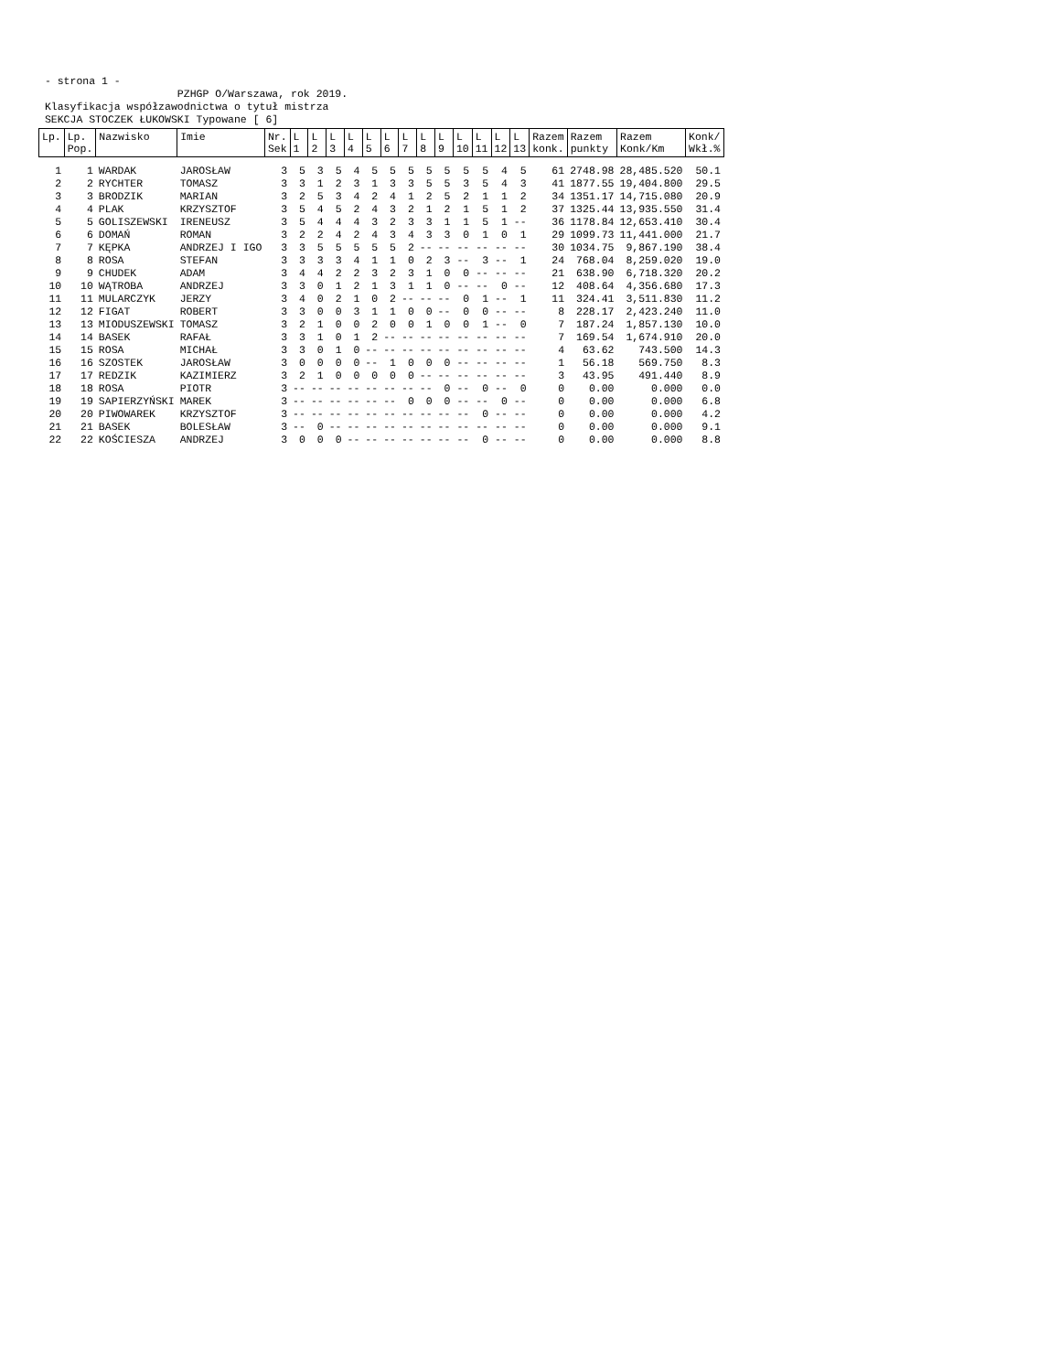- strona 1 - PZHGP O/Warszawa, rok 2019. Klasyfikacja współzawodnictwa o tytuł mistrza SEKCJA STOCZEK ŁUKOWSKI Typowane [ 6]
| Lp. | Lp. Pop. | Nazwisko | Imie | Nr. Sek | L 1 | L 2 | L 3 | L 4 | L 5 | L 6 | L 7 | L 8 | L 9 | L 10 | L 11 | L 12 | L 13 | Razem konk. | Razem punkty | Razem Konk/Km | Konk/ Wkł.% |
| --- | --- | --- | --- | --- | --- | --- | --- | --- | --- | --- | --- | --- | --- | --- | --- | --- | --- | --- | --- | --- | --- |
| 1 | 1 | WARDAK | JAROSŁAW | 3 | 5 | 3 | 5 | 4 | 5 | 5 | 5 | 5 | 5 | 5 | 5 | 4 | 5 | 61 | 2748.98 | 28,485.520 | 50.1 |
| 2 | 2 | RYCHTER | TOMASZ | 3 | 3 | 1 | 2 | 3 | 1 | 3 | 3 | 5 | 5 | 3 | 5 | 4 | 3 | 41 | 1877.55 | 19,404.800 | 29.5 |
| 3 | 3 | BRODZIK | MARIAN | 3 | 2 | 5 | 3 | 4 | 2 | 4 | 1 | 2 | 5 | 2 | 1 | 1 | 2 | 34 | 1351.17 | 14,715.080 | 20.9 |
| 4 | 4 | PLAK | KRZYSZTOF | 3 | 5 | 4 | 5 | 2 | 4 | 3 | 2 | 1 | 2 | 1 | 5 | 1 | 2 | 37 | 1325.44 | 13,935.550 | 31.4 |
| 5 | 5 | GOLISZEWSKI | IRENEUSZ | 3 | 5 | 4 | 4 | 4 | 3 | 2 | 3 | 3 | 1 | 1 | 5 | 1 | -- | 36 | 1178.84 | 12,653.410 | 30.4 |
| 6 | 6 | DOMAŃ | ROMAN | 3 | 2 | 2 | 4 | 2 | 4 | 3 | 4 | 3 | 3 | 0 | 1 | 0 | 1 | 29 | 1099.73 | 11,441.000 | 21.7 |
| 7 | 7 | KĘPKA | ANDRZEJ I IGO | 3 | 3 | 5 | 5 | 5 | 5 | 5 | 2 | -- | -- | -- | -- | -- | -- | 30 | 1034.75 | 9,867.190 | 38.4 |
| 8 | 8 | ROSA | STEFAN | 3 | 3 | 3 | 3 | 4 | 1 | 1 | 0 | 2 | 3 | -- | 3 | -- | 1 | 24 | 768.04 | 8,259.020 | 19.0 |
| 9 | 9 | CHUDEK | ADAM | 3 | 4 | 4 | 2 | 2 | 3 | 2 | 3 | 1 | 0 | 0 | -- | -- | -- | 21 | 638.90 | 6,718.320 | 20.2 |
| 10 | 10 | WĄTROBA | ANDRZEJ | 3 | 3 | 0 | 1 | 2 | 1 | 3 | 1 | 1 | 0 | -- | -- | 0 | -- | 12 | 408.64 | 4,356.680 | 17.3 |
| 11 | 11 | MULARCZYK | JERZY | 3 | 4 | 0 | 2 | 1 | 0 | 2 | -- | -- | -- | 0 | 1 | -- | 1 | 11 | 324.41 | 3,511.830 | 11.2 |
| 12 | 12 | FIGAT | ROBERT | 3 | 3 | 0 | 0 | 3 | 1 | 1 | 0 | 0 | -- | 0 | 0 | -- | -- | 8 | 228.17 | 2,423.240 | 11.0 |
| 13 | 13 | MIODUSZEWSKI | TOMASZ | 3 | 2 | 1 | 0 | 0 | 2 | 0 | 0 | 1 | 0 | 0 | 1 | -- | 0 | 7 | 187.24 | 1,857.130 | 10.0 |
| 14 | 14 | BASEK | RAFAŁ | 3 | 3 | 1 | 0 | 1 | 2 | -- | -- | -- | -- | -- | -- | -- | -- | 7 | 169.54 | 1,674.910 | 20.0 |
| 15 | 15 | ROSA | MICHAŁ | 3 | 3 | 0 | 1 | 0 | -- | -- | -- | -- | -- | -- | -- | -- | -- | 4 | 63.62 | 743.500 | 14.3 |
| 16 | 16 | SZOSTEK | JAROSŁAW | 3 | 0 | 0 | 0 | 0 | -- | 1 | 0 | 0 | 0 | -- | -- | -- | -- | 1 | 56.18 | 569.750 | 8.3 |
| 17 | 17 | REDZIK | KAZIMIERZ | 3 | 2 | 1 | 0 | 0 | 0 | 0 | 0 | -- | -- | -- | -- | -- | -- | 3 | 43.95 | 491.440 | 8.9 |
| 18 | 18 | ROSA | PIOTR | 3 | -- | -- | -- | -- | -- | -- | -- | -- | 0 | -- | 0 | -- | 0 | 0 | 0.00 | 0.000 | 0.0 |
| 19 | 19 | SAPIERZYŃSKI | MAREK | 3 | -- | -- | -- | -- | -- | -- | 0 | 0 | 0 | -- | -- | 0 | -- | 0 | 0.00 | 0.000 | 6.8 |
| 20 | 20 | PIWOWAREK | KRZYSZTOF | 3 | -- | -- | -- | -- | -- | -- | -- | -- | -- | -- | 0 | -- | -- | 0 | 0.00 | 0.000 | 4.2 |
| 21 | 21 | BASEK | BOLESŁAW | 3 | -- | 0 | -- | -- | -- | -- | -- | -- | -- | -- | -- | -- | -- | 0 | 0.00 | 0.000 | 9.1 |
| 22 | 22 | KOŚCIESZA | ANDRZEJ | 3 | 0 | 0 | 0 | -- | -- | -- | -- | -- | -- | -- | 0 | -- | -- | 0 | 0.00 | 0.000 | 8.8 |